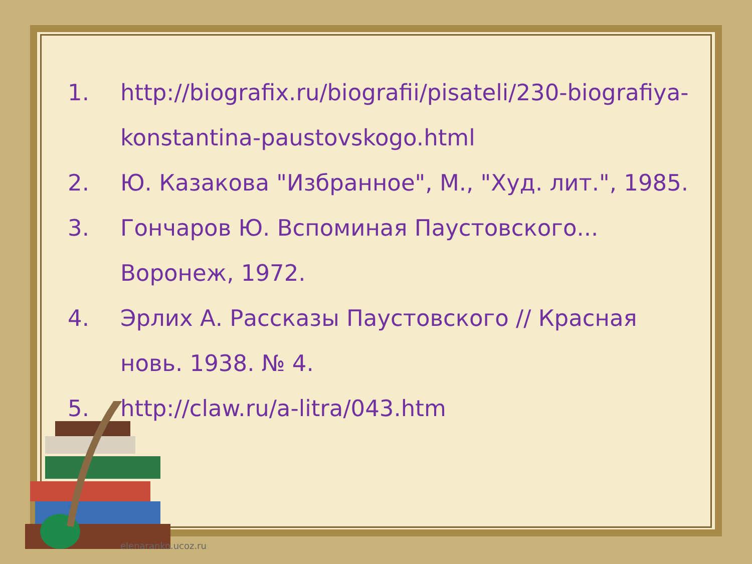1. http://biografix.ru/biografii/pisateli/230-biografiya-konstantina-paustovskogo.html
2. Ю. Казакова "Избранное", М., "Худ. лит.", 1985.
3. Гончаров Ю. Вспоминая Паустовского... Воронеж, 1972.
4. Эрлих А. Рассказы Паустовского // Красная новь. 1938. № 4.
5. http://claw.ru/a-litra/043.htm
elenaranko.ucoz.ru